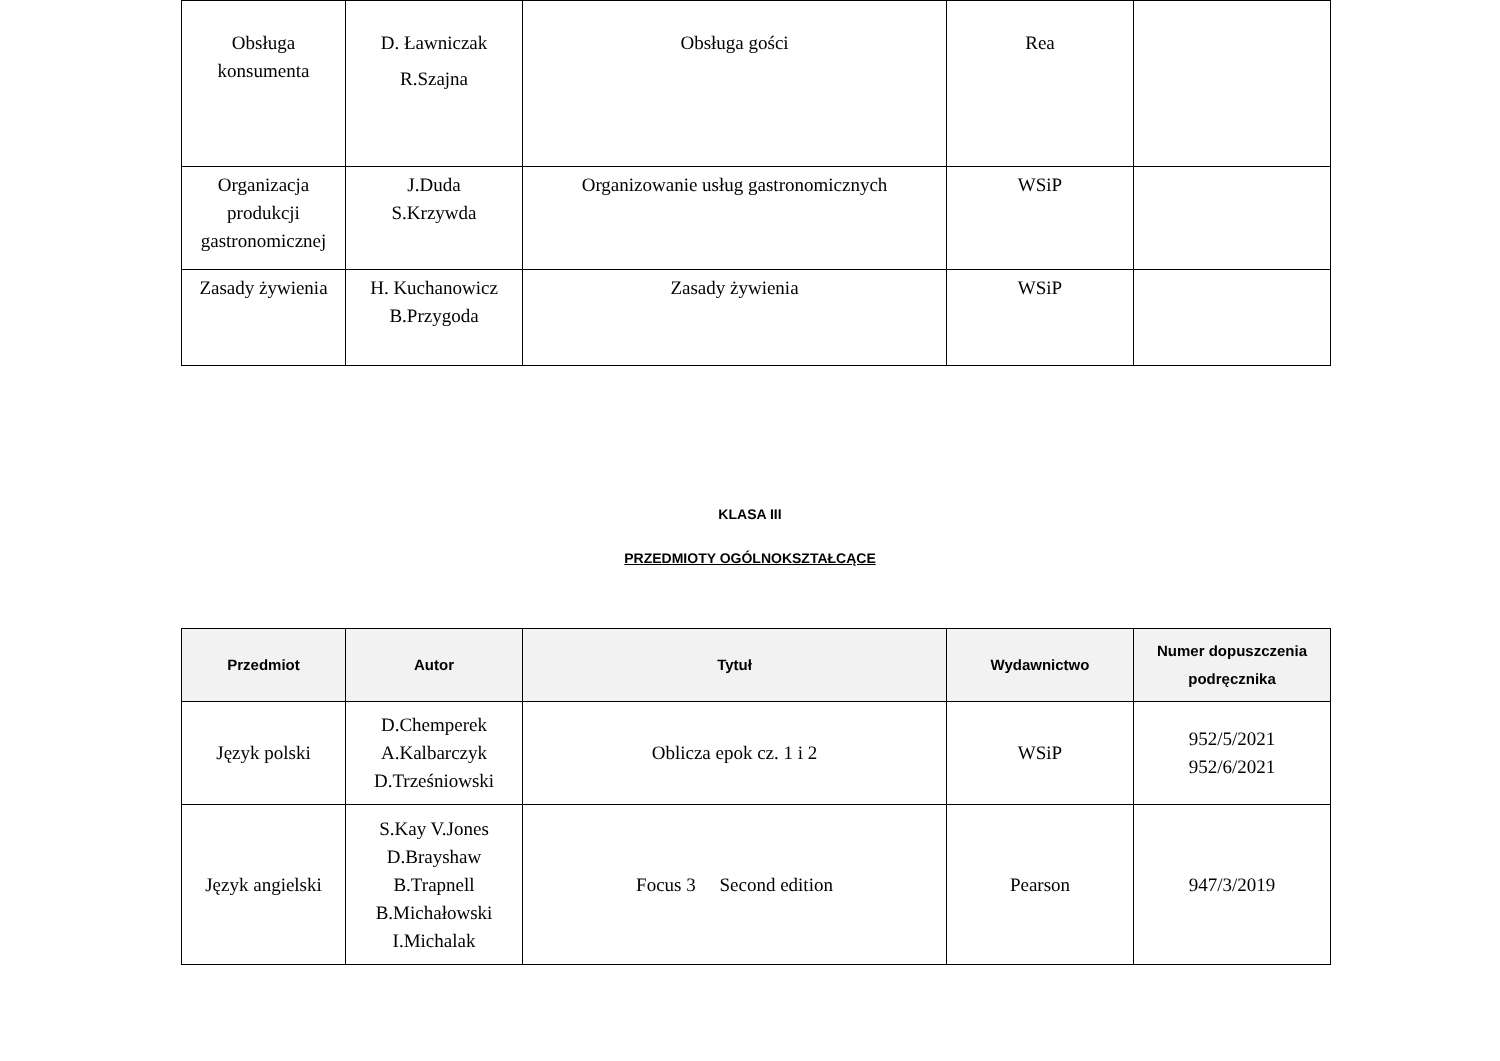| Obsługa konsumenta | D. Ławniczak R.Szajna | Obsługa gości | Rea | |
| Organizacja produkcji gastronomicznej | J.Duda S.Krzywda | Organizowanie usług gastronomicznych | WSiP | |
| Zasady żywienia | H. Kuchanowicz B.Przygoda | Zasady żywienia | WSiP | |
KLASA III
PRZEDMIOTY OGÓLNOKSZTAŁCĄCE
| Przedmiot | Autor | Tytuł | Wydawnictwo | Numer dopuszczenia podręcznika |
| --- | --- | --- | --- | --- |
| Język polski | D.Chemperek A.Kalbarczyk D.Trześniowski | Oblicza epok cz. 1 i 2 | WSiP | 952/5/2021 952/6/2021 |
| Język angielski | S.Kay V.Jones D.Brayshaw B.Trapnell B.Michałowski I.Michalak | Focus 3 Second edition | Pearson | 947/3/2019 |